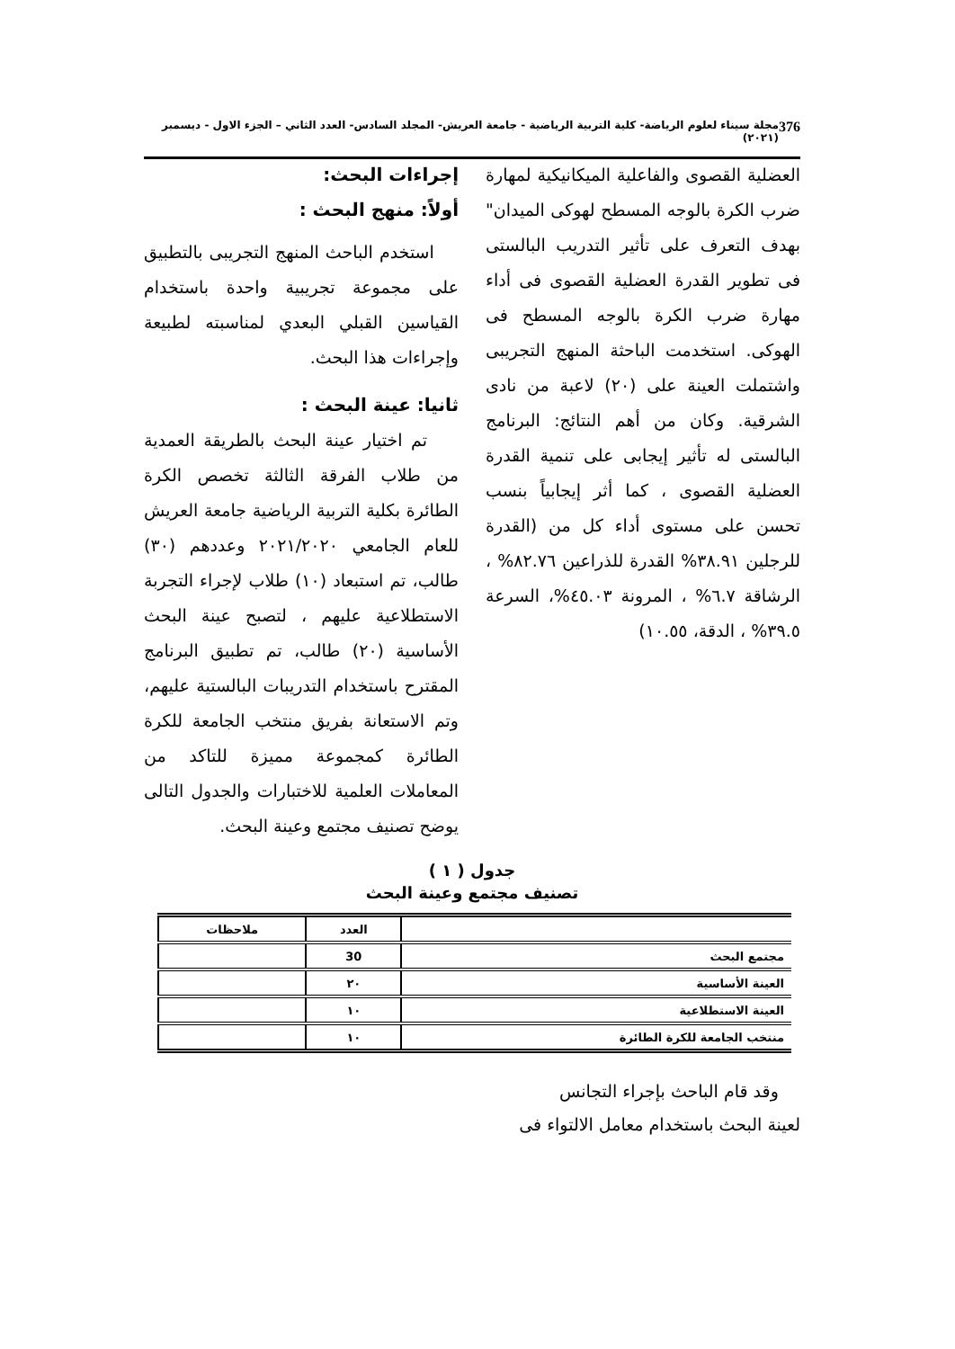376 مجلة سيناء لعلوم الرياضة- كلية التربية الرياضية - جامعة العريش- المجلد السادس- العدد الثاني – الجزء الاول - ديسمبر (٢٠٢١)
العضلية القصوى والفاعلية الميكانيكية لمهارة ضرب الكرة بالوجه المسطح لهوكى الميدان" بهدف التعرف على تأثير التدريب البالستى فى تطوير القدرة العضلية القصوى فى أداء مهارة ضرب الكرة بالوجه المسطح فى الهوكى. استخدمت الباحثة المنهج التجريبى واشتملت العينة على (٢٠) لاعبة من نادى الشرقية. وكان من أهم النتائج: البرنامج البالستى له تأثير إيجابى على تنمية القدرة العضلية القصوى ، كما أثر إيجابياً بنسب تحسن على مستوى أداء كل من (القدرة للرجلين ٣٨.٩١% القدرة للذراعين ٨٢.٧٦% ، الرشاقة ٦.٧% ، المرونة ٤٥.٠٣%، السرعة ٣٩.٥% ، الدقة، ١٠.٥٥)
إجراءات البحث:
أولاً: منهج البحث :
استخدم الباحث المنهج التجريبى بالتطبيق على مجموعة تجريبية واحدة باستخدام القياسين القبلي البعدي لمناسبته لطبيعة وإجراءات هذا البحث.
ثانيا: عينة البحث :
تم اختيار عينة البحث بالطريقة العمدية من طلاب الفرقة الثالثة تخصص الكرة الطائرة بكلية التربية الرياضية جامعة العريش للعام الجامعي ٢٠٢١/٢٠٢٠ وعددهم (٣٠) طالب، تم استبعاد (١٠) طلاب لإجراء التجربة الاستطلاعية عليهم ، لتصبح عينة البحث الأساسية (٢٠) طالب، تم تطبيق البرنامج المقترح باستخدام التدريبات البالستية عليهم، وتم الاستعانة بفريق منتخب الجامعة للكرة الطائرة كمجموعة مميزة للتاكد من المعاملات العلمية للاختبارات والجدول التالى يوضح تصنيف مجتمع وعينة البحث.
جدول ( ١ )
تصنيف مجتمع وعينة البحث
| | العدد | ملاحظات |
| --- | --- | --- |
| مجتمع البحث | 30 | |
| العينة الأساسية | ٢٠ | |
| العينة الاستطلاعية | ١٠ | |
| منتخب الجامعة للكرة الطائرة | ١٠ | |
وقد قام الباحث بإجراء التجانس
لعينة البحث باستخدام معامل الالتواء فى